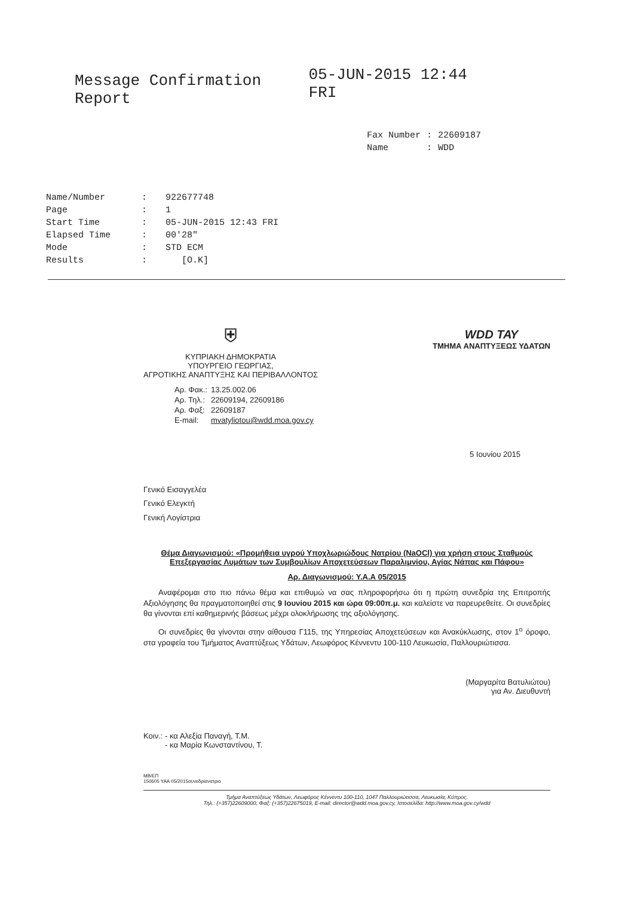Message Confirmation Report
05-JUN-2015 12:44 FRI
| Fax Number | : | 22609187 |
| Name | : | WDD |
| Name/Number | : | 922677748 |
| Page | : | 1 |
| Start Time | : | 05-JUN-2015 12:43 FRI |
| Elapsed Time | : | 00'28" |
| Mode | : | STD ECM |
| Results | : | [O.K] |
⛨
ΚΥΠΡΙΑΚΗ ΔΗΜΟΚΡΑΤΙΑ
ΥΠΟΥΡΓΕΙΟ ΓΕΩΡΓΙΑΣ,
ΑΓΡΟΤΙΚΗΣ ΑΝΑΠΤΥΞΗΣ ΚΑΙ ΠΕΡΙΒΑΛΛΟΝΤΟΣ
| Αρ. Φακ.: | 13.25.002.06 |
| Αρ. Τηλ.: | 22609194, 22609186 |
| Αρ. Φαξ: | 22609187 |
| E-mail: | mvatyliotou@wdd.moa.gov.cy |
WDD ΤΑΥ
ΤΜΗΜΑ ΑΝΑΠΤΥΞΕΩΣ ΥΔΑΤΩΝ
5 Ιουνίου 2015
Γενικό Εισαγγελέα
Γενικό Ελεγκτή
Γενική Λογίστρια
Θέμα Διαγωνισμού: «Προμήθεια υγρού Υποχλωριώδους Νατρίου (NaOCl) για χρήση στους Σταθμούς Επεξεργασίας Λυμάτων των Συμβουλίων Αποχετεύσεων Παραλιμνίου, Αγίας Νάπας και Πάφου»
Αρ. Διαγωνισμού: Υ.Α.Α 05/2015
Αναφέρομαι στο πιο πάνω θέμα και επιθυμώ να σας πληροφορήσω ότι η πρώτη συνεδρία της Επιτροπής Αξιολόγησης θα πραγματοποιηθεί στις 9 Ιουνίου 2015 και ώρα 09:00π.μ. και καλείστε να παρευρεθείτε. Οι συνεδρίες θα γίνονται επί καθημερινής βάσεως μέχρι ολοκλήρωσης της αξιολόγησης.
Οι συνεδρίες θα γίνονται στην αίθουσα Γ115, της Υπηρεσίας Αποχετεύσεων και Ανακύκλωσης, στον 1<sup>ο</sup> όροφο, στα γραφεία του Τμήματος Αναπτύξεως Υδάτων, Λεωφόρος Κέννεντυ 100-110 Λευκωσία, Παλλουριώτισσα.
(Μαργαρίτα Βατυλιώτου)
για Αν. Διευθυντή
Κοιν.: - κα Αλεξία Παναγή, Τ.Μ.
- κα Μαρία Κωνσταντίνου, Τ.
ΜΒ/ΕΠ
150605 ΥΑΑ 05/2015συνεδρίανατριο
Τμήμα Αναπτύξεως Υδάτων, Λεωφόρος Κέννεντυ 100-110, 1047 Παλλουριώτισσα, Λευκωσία, Κύπρος.
Τηλ.: (+357)22609000, Φαξ: (+357)22675019, E-mail: director@wdd.moa.gov.cy, Ιστοσελίδα: http://www.moa.gov.cy/wdd